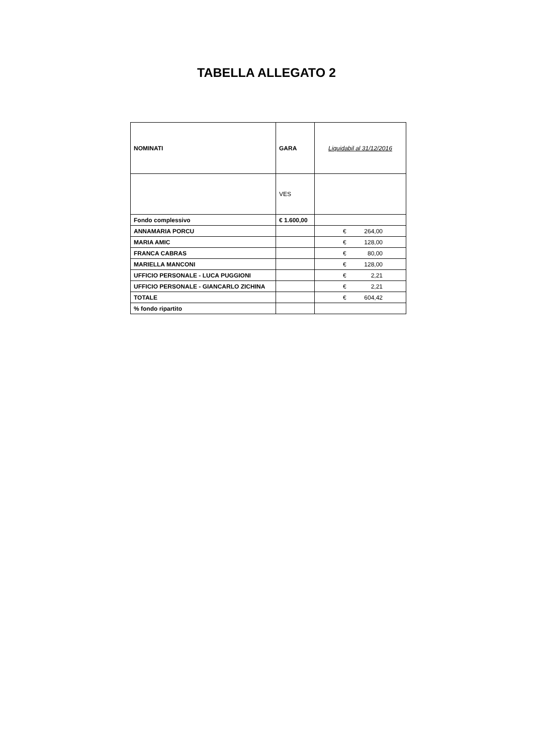TABELLA ALLEGATO 2
| NOMINATI | GARA | Liquidabil al 31/12/2016 |
| | VES | |
| Fondo complessivo | € 1.600,00 | |
| ANNAMARIA PORCU | | € 264,00 |
| MARIA AMIC | | € 128,00 |
| FRANCA CABRAS | | € 80,00 |
| MARIELLA MANCONI | | € 128,00 |
| UFFICIO PERSONALE - LUCA PUGGIONI | | € 2,21 |
| UFFICIO PERSONALE - GIANCARLO ZICHINA | | € 2,21 |
| TOTALE | | € 604,42 |
| % fondo ripartito | | |